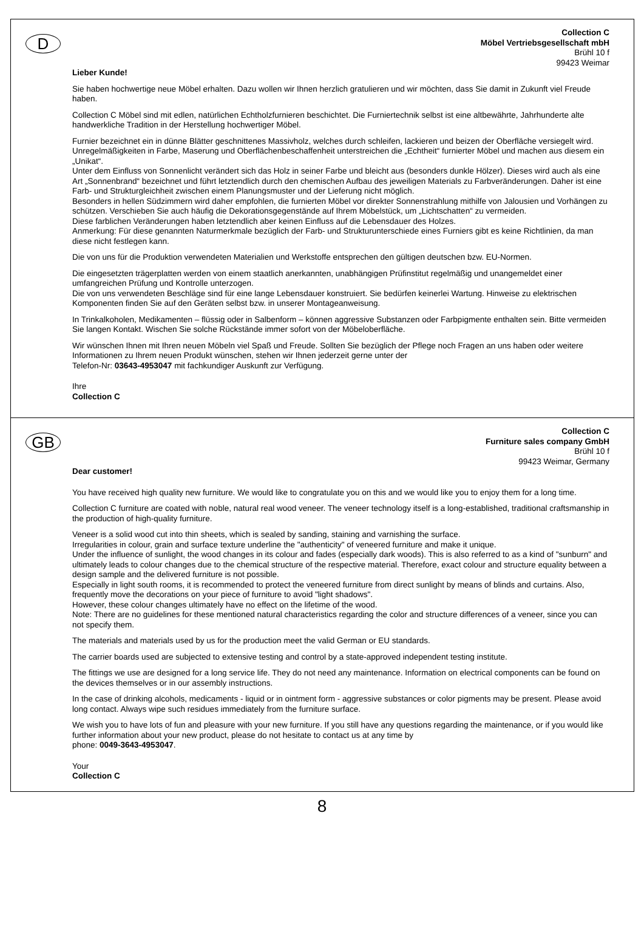D
Collection C
Möbel Vertriebsgesellschaft mbH
Brühl 10 f
99423 Weimar
Lieber Kunde!
Sie haben hochwertige neue Möbel erhalten. Dazu wollen wir Ihnen herzlich gratulieren und wir möchten, dass Sie damit in Zukunft viel Freude haben.
Collection C Möbel sind mit edlen, natürlichen Echtholzfurnieren beschichtet. Die Furniertechnik selbst ist eine altbewährte, Jahrhunderte alte handwerkliche Tradition in der Herstellung hochwertiger Möbel.
Furnier bezeichnet ein in dünne Blätter geschnittenes Massivholz, welches durch schleifen, lackieren und beizen der Oberfläche versiegelt wird.
Unregelmäßigkeiten in Farbe, Maserung und Oberflächenbeschaffenheit unterstreichen die „Echtheit“ furnierter Möbel und machen aus diesem ein „Unikat“.
Unter dem Einfluss von Sonnenlicht verändert sich das Holz in seiner Farbe und bleicht aus (besonders dunkle Hölzer). Dieses wird auch als eine Art „Sonnenbrand“ bezeichnet und führt letztendlich durch den chemischen Aufbau des jeweiligen Materials zu Farbveränderungen. Daher ist eine Farb- und Strukturgleichheit zwischen einem Planungsmuster und der Lieferung nicht möglich.
Besonders in hellen Südzimmern wird daher empfohlen, die furnierten Möbel vor direkter Sonnenstrahlung mithilfe von Jalousien und Vorhängen zu schützen. Verschieben Sie auch häufig die Dekorationsgegenstände auf Ihrem Möbelstück, um „Lichtschatten“ zu vermeiden.
Diese farblichen Veränderungen haben letztendlich aber keinen Einfluss auf die Lebensdauer des Holzes.
Anmerkung: Für diese genannten Naturmerkmale bezüglich der Farb- und Strukturunterschiede eines Furniers gibt es keine Richtlinien, da man diese nicht festlegen kann.
Die von uns für die Produktion verwendeten Materialien und Werkstoffe entsprechen den gültigen deutschen bzw. EU-Normen.
Die eingesetzten trägerplatten werden von einem staatlich anerkannten, unabhängigen Prüfinstitut regelmäßig und unangemeldet einer umfangreichen Prüfung und Kontrolle unterzogen.
Die von uns verwendeten Beschläge sind für eine lange Lebensdauer konstruiert. Sie bedürfen keinerlei Wartung. Hinweise zu elektrischen Komponenten finden Sie auf den Geräten selbst bzw. in unserer Montageanweisung.
In Trinkalkoholen, Medikamenten – flüssig oder in Salbenform – können aggressive Substanzen oder Farbpigmente enthalten sein. Bitte vermeiden Sie langen Kontakt. Wischen Sie solche Rückstände immer sofort von der Möbeloberfläche.
Wir wünschen Ihnen mit Ihren neuen Möbeln viel Spaß und Freude. Sollten Sie bezüglich der Pflege noch Fragen an uns haben oder weitere Informationen zu Ihrem neuen Produkt wünschen, stehen wir Ihnen jederzeit gerne unter der
Telefon-Nr: 03643-4953047 mit fachkundiger Auskunft zur Verfügung.
Ihre
Collection C
GB
Collection C
Furniture sales company GmbH
Brühl 10 f
99423 Weimar, Germany
Dear customer!
You have received high quality new furniture. We would like to congratulate you on this and we would like you to enjoy them for a long time.
Collection C furniture are coated with noble, natural real wood veneer. The veneer technology itself is a long-established, traditional craftsmanship in the production of high-quality furniture.
Veneer is a solid wood cut into thin sheets, which is sealed by sanding, staining and varnishing the surface.
Irregularities in colour, grain and surface texture underline the "authenticity" of veneered furniture and make it unique.
Under the influence of sunlight, the wood changes in its colour and fades (especially dark woods). This is also referred to as a kind of "sunburn" and ultimately leads to colour changes due to the chemical structure of the respective material. Therefore, exact colour and structure equality between a design sample and the delivered furniture is not possible.
Especially in light south rooms, it is recommended to protect the veneered furniture from direct sunlight by means of blinds and curtains. Also, frequently move the decorations on your piece of furniture to avoid "light shadows".
However, these colour changes ultimately have no effect on the lifetime of the wood.
Note: There are no guidelines for these mentioned natural characteristics regarding the color and structure differences of a veneer, since you can not specify them.
The materials and materials used by us for the production meet the valid German or EU standards.
The carrier boards used are subjected to extensive testing and control by a state-approved independent testing institute.
The fittings we use are designed for a long service life. They do not need any maintenance. Information on electrical components can be found on the devices themselves or in our assembly instructions.
In the case of drinking alcohols, medicaments - liquid or in ointment form - aggressive substances or color pigments may be present. Please avoid long contact. Always wipe such residues immediately from the furniture surface.
We wish you to have lots of fun and pleasure with your new furniture. If you still have any questions regarding the maintenance, or if you would like further information about your new product, please do not hesitate to contact us at any time by
phone: 0049-3643-4953047.
Your
Collection C
8